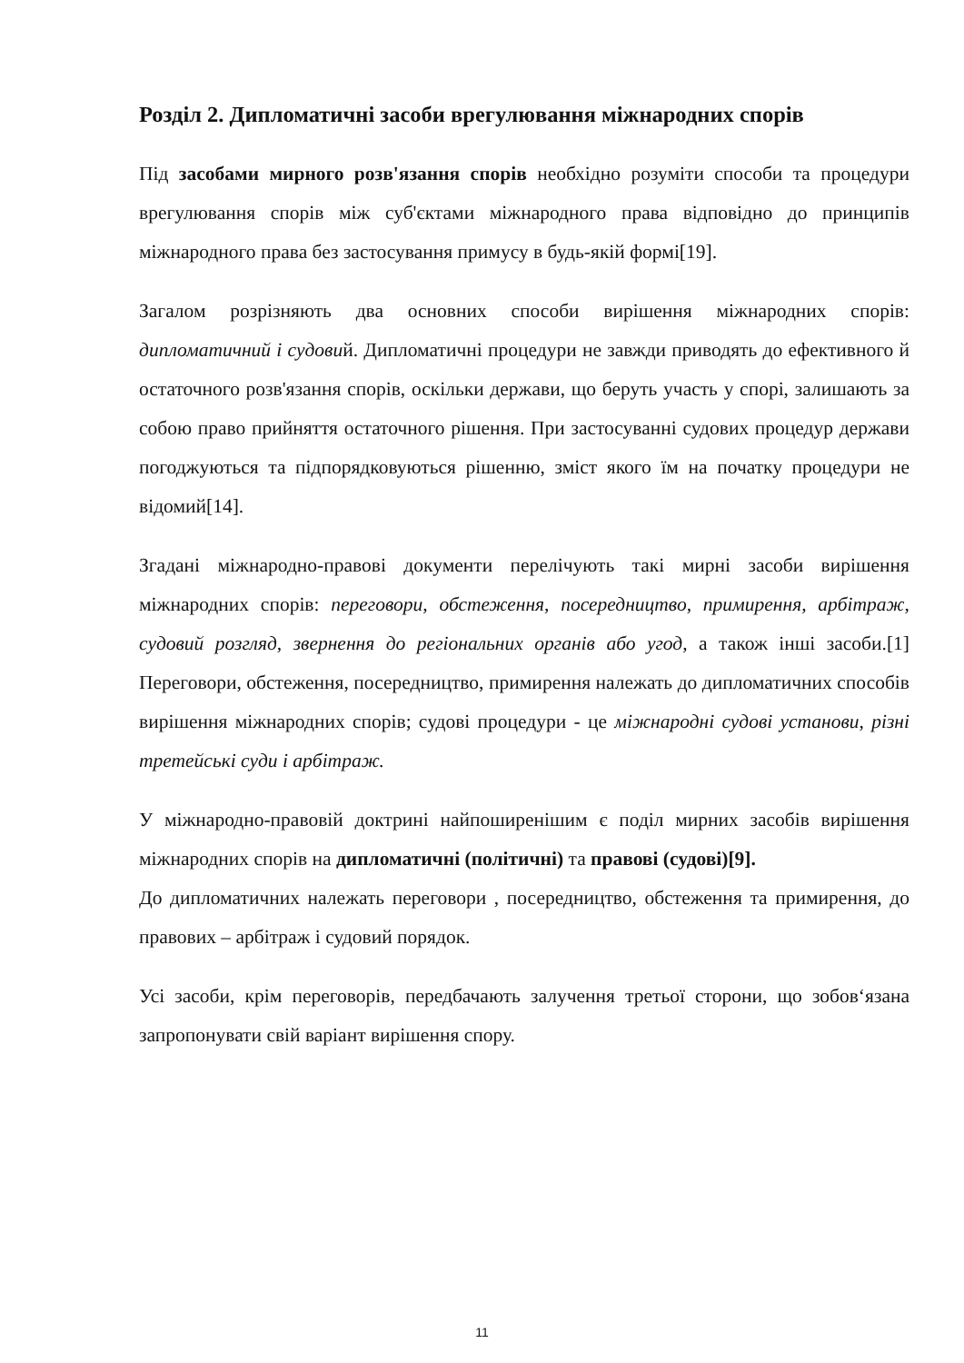Розділ 2. Дипломатичні засоби врегулювання міжнародних спорів
Під засобами мирного розв'язання спорів необхідно розуміти способи та процедури врегулювання спорів між суб'єктами міжнародного права відповідно до принципів міжнародного права без застосування примусу в будь-якій формі[19].
Загалом розрізняють два основних способи вирішення міжнародних спорів: дипломатичний і судовий. Дипломатичні процедури не завжди приводять до ефективного й остаточного розв'язання спорів, оскільки держави, що беруть участь у спорі, залишають за собою право прийняття остаточного рішення. При застосуванні судових процедур держави погоджуються та підпорядковуються рішенню, зміст якого їм на початку процедури не відомий[14].
Згадані міжнародно-правові документи перелічують такі мирні засоби вирішення міжнародних спорів: переговори, обстеження, посередництво, примирення, арбітраж, судовий розгляд, звернення до регіональних органів або угод, а також інші засоби.[1] Переговори, обстеження, посередництво, примирення належать до дипломатичних способів вирішення міжнародних спорів; судові процедури - це міжнародні судові установи, різні третейські суди і арбітраж.
У міжнародно-правовій доктрині найпоширенішим є поділ мирних засобів вирішення міжнародних спорів на дипломатичні (політичні) та правові (судові)[9].
До дипломатичних належать переговори , посередництво, обстеження та примирення, до правових – арбітраж і судовий порядок.
Усі засоби, крім переговорів, передбачають залучення третьої сторони, що зобов‘язана запропонувати свій варіант вирішення спору.
11